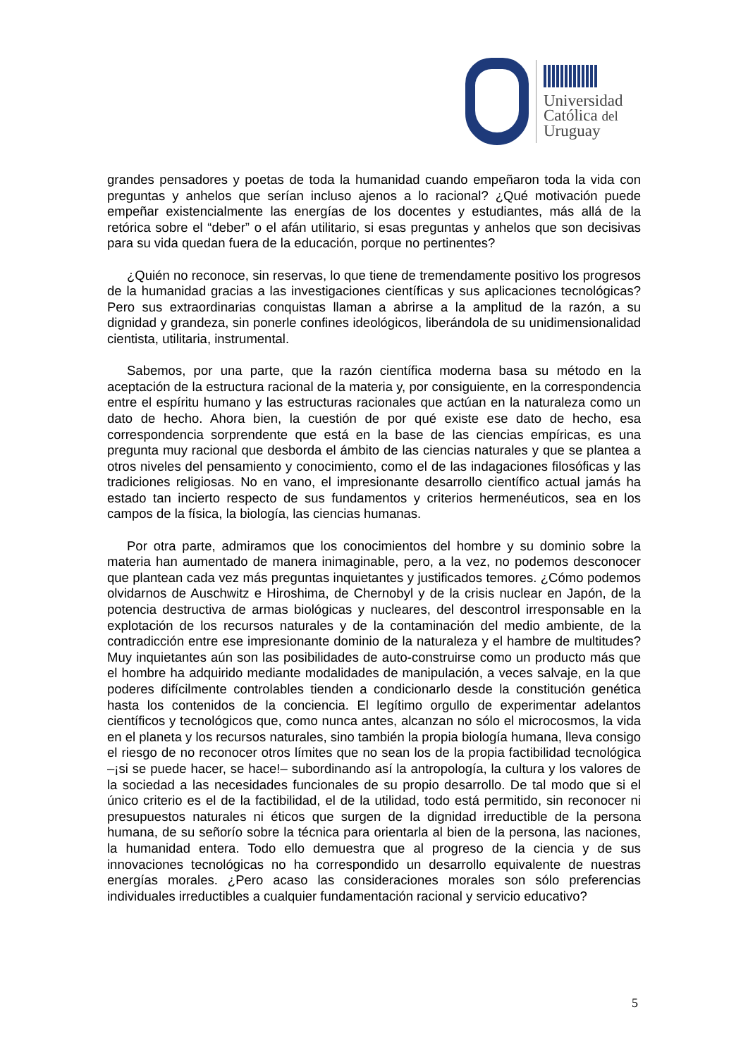Universidad
Católica del
Uruguay
grandes pensadores y poetas de toda la humanidad cuando empeñaron toda la vida con preguntas y anhelos que serían incluso ajenos a lo racional? ¿Qué motivación puede empeñar existencialmente las energías de los docentes y estudiantes, más allá de la retórica sobre el “deber” o el afán utilitario, si esas preguntas y anhelos que son decisivas para su vida quedan fuera de la educación, porque no pertinentes?
¿Quién no reconoce, sin reservas, lo que tiene de tremendamente positivo los progresos de la humanidad gracias a las investigaciones científicas y sus aplicaciones tecnológicas? Pero sus extraordinarias conquistas llaman a abrirse a la amplitud de la razón, a su dignidad y grandeza, sin ponerle confines ideológicos, liberándola de su unidimensionalidad cientista, utilitaria, instrumental.
Sabemos, por una parte, que la razón científica moderna basa su método en la aceptación de la estructura racional de la materia y, por consiguiente, en la correspondencia entre el espíritu humano y las estructuras racionales que actúan en la naturaleza como un dato de hecho. Ahora bien, la cuestión de por qué existe ese dato de hecho, esa correspondencia sorprendente que está en la base de las ciencias empíricas, es una pregunta muy racional que desborda el ámbito de las ciencias naturales y que se plantea a otros niveles del pensamiento y conocimiento, como el de las indagaciones filosóficas y las tradiciones religiosas. No en vano, el impresionante desarrollo científico actual jamás ha estado tan incierto respecto de sus fundamentos y criterios hermenéuticos, sea en los campos de la física, la biología, las ciencias humanas.
Por otra parte, admiramos que los conocimientos del hombre y su dominio sobre la materia han aumentado de manera inimaginable, pero, a la vez, no podemos desconocer que plantean cada vez más preguntas inquietantes y justificados temores. ¿Cómo podemos olvidarnos de Auschwitz e Hiroshima, de Chernobyl y de la crisis nuclear en Japón, de la potencia destructiva de armas biológicas y nucleares, del descontrol irresponsable en la explotación de los recursos naturales y de la contaminación del medio ambiente, de la contradicción entre ese impresionante dominio de la naturaleza y el hambre de multitudes? Muy inquietantes aún son las posibilidades de auto-construirse como un producto más que el hombre ha adquirido mediante modalidades de manipulación, a veces salvaje, en la que poderes difícilmente controlables tienden a condicionarlo desde la constitución genética hasta los contenidos de la conciencia. El legítimo orgullo de experimentar adelantos científicos y tecnológicos que, como nunca antes, alcanzan no sólo el microcosmos, la vida en el planeta y los recursos naturales, sino también la propia biología humana, lleva consigo el riesgo de no reconocer otros límites que no sean los de la propia factibilidad tecnológica –¡si se puede hacer, se hace!– subordinando así la antropología, la cultura y los valores de la sociedad a las necesidades funcionales de su propio desarrollo. De tal modo que si el único criterio es el de la factibilidad, el de la utilidad, todo está permitido, sin reconocer ni presupuestos naturales ni éticos que surgen de la dignidad irreductible de la persona humana, de su señorío sobre la técnica para orientarla al bien de la persona, las naciones, la humanidad entera. Todo ello demuestra que al progreso de la ciencia y de sus innovaciones tecnológicas no ha correspondido un desarrollo equivalente de nuestras energías morales. ¿Pero acaso las consideraciones morales son sólo preferencias individuales irreductibles a cualquier fundamentación racional y servicio educativo?
5